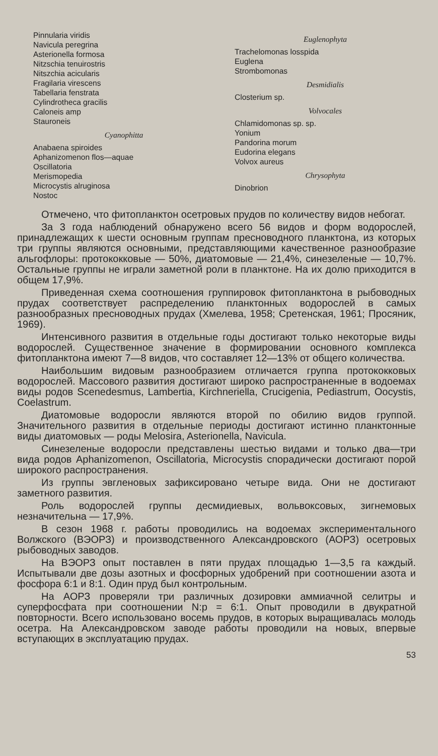Pinnularia viridis
Navicula peregrina
Asterionella formosa
Nitzschia tenuirostris
Nitszchia acicularis
Fragilaria virescens
Tabellaria fenstrata
Cylindrotheca gracilis
Caloneis amp
Stauroneis
Cyanophitta
Anabaena spiroides
Aphanizomenon flos—aquae
Oscillatoria
Merismopedia
Microcystis alruginosa
Nostoc
Euglenophyta
Trachelomonas losspida
Euglena
Strombomonas
Desmidialis
Closterium sp.
Volvocales
Chlamidomonas sp. sp.
Yonium
Pandorina morum
Eudorina elegans
Volvox aureus
Chrysophyta
Dinobrion
Отмечено, что фитопланктон осетровых прудов по количеству видов небогат.
За 3 года наблюдений обнаружено всего 56 видов и форм водорослей, принадлежащих к шести основным группам пресноводного планктона, из которых три группы являются основными, представляющими качественное разнообразие альгофлоры: протококковые — 50%, диатомовые — 21,4%, синезеленые — 10,7%. Остальные группы не играли заметной роли в планктоне. На их долю приходится в общем 17,9%.
Приведенная схема соотношения группировок фитопланктона в рыбоводных прудах соответствует распределению планктонных водорослей в самых разнообразных пресноводных прудах (Хмелева, 1958; Сретенская, 1961; Просяник, 1969).
Интенсивного развития в отдельные годы достигают только некоторые виды водорослей. Существенное значение в формировании основного комплекса фитопланктона имеют 7—8 видов, что составляет 12—13% от общего количества.
Наибольшим видовым разнообразием отличается группа протококковых водорослей. Массового развития достигают широко распространенные в водоемах виды родов Scenedesmus, Lambertia, Kirchneriella, Crucigenia, Pediastrum, Oocystis, Coelastrum.
Диатомовые водоросли являются второй по обилию видов группой. Значительного развития в отдельные периоды достигают истинно планктонные виды диатомовых — роды Melosira, Asterionella, Navicula.
Синезеленые водоросли представлены шестью видами и только два—три вида родов Aphanizomenon, Oscillatoria, Microcystis спорадически достигают порой широкого распространения.
Из группы эвгленовых зафиксировано четыре вида. Они не достигают заметного развития.
Роль водорослей группы десмидиевых, вольвоксовых, зигнемовых незначительна — 17,9%.
В сезон 1968 г. работы проводились на водоемах экспериментального Волжского (ВЭОРЗ) и производственного Александровского (АОРЗ) осетровых рыбоводных заводов.
На ВЭОРЗ опыт поставлен в пяти прудах площадью 1—3,5 га каждый. Испытывали две дозы азотных и фосфорных удобрений при соотношении азота и фосфора 6:1 и 8:1. Один пруд был контрольным.
На АОРЗ проверяли три различных дозировки аммиачной селитры и суперфосфата при соотношении N:p = 6:1. Опыт проводили в двукратной повторности. Всего использовано восемь прудов, в которых выращивалась молодь осетра. На Александровском заводе работы проводили на новых, впервые вступающих в эксплуатацию прудах.
53